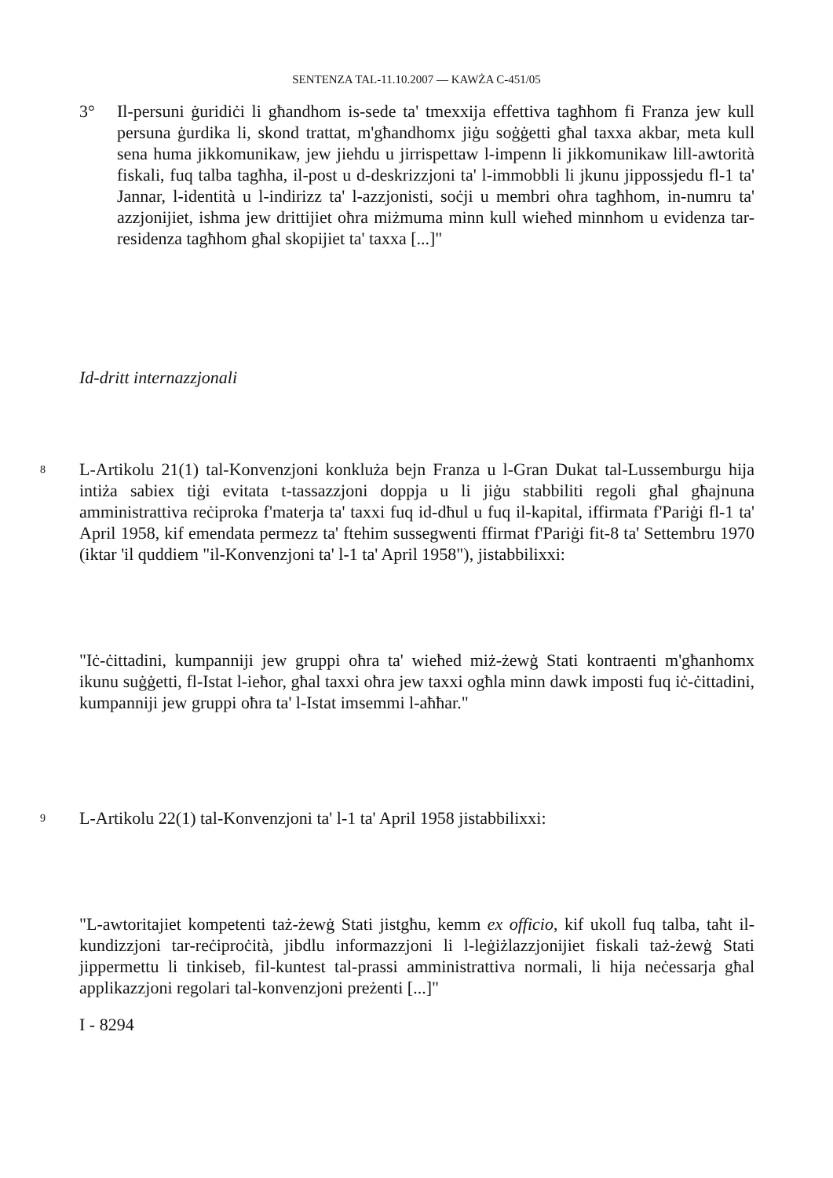SENTENZA TAL-11.10.2007 — KAWŻA C-451/05
3° Il-persuni ġuridiċi li għandhom is-sede ta' tmexxija effettiva tagħhom fi Franza jew kull persuna ġurdika li, skond trattat, m'għandhomx jiġu soġġetti għal taxxa akbar, meta kull sena huma jikkomunikaw, jew jiehdu u jirrispettaw l-impenn li jikkomunikaw lill-awtorità fiskali, fuq talba tagħha, il-post u d-deskrizzjoni ta' l-immobbli li jkunu jippossjedu fl-1 ta' Jannar, l-identità u l-indirizz ta' l-azzjonisti, soċji u membri oħra tagħhom, in-numru ta' azzjonijiet, ishma jew drittijiet oħra miżmuma minn kull wieħed minnhom u evidenza tar-residenza tagħhom għal skopijiet ta' taxxa [...]"
Id-dritt internazzjonali
8
L-Artikolu 21(1) tal-Konvenzjoni konkluża bejn Franza u l-Gran Dukat tal-Lussemburgu hija intiża sabiex tiġi evitata t-tassazzjoni doppja u li jiġu stabbiliti regoli għal għajnuna amministrattiva reċiproka f'materja ta' taxxi fuq id-dħul u fuq il-kapital, iffirmata f'Pariġi fl-1 ta' April 1958, kif emendata permezz ta' ftehim sussegwenti ffirmat f'Pariġi fit-8 ta' Settembru 1970 (iktar 'il quddiem "il-Konvenzjoni ta' l-1 ta' April 1958"), jistabbilixxi:
"Iċ-ċittadini, kumpanniji jew gruppi oħra ta' wieħed miż-żewġ Stati kontraenti m'għanhomx ikunu suġġetti, fl-Istat l-ieħor, għal taxxi oħra jew taxxi ogħla minn dawk imposti fuq iċ-ċittadini, kumpanniji jew gruppi oħra ta' l-Istat imsemmi l-aħħar."
9
L-Artikolu 22(1) tal-Konvenzjoni ta' l-1 ta' April 1958 jistabbilixxi:
"L-awtoritajiet kompetenti taż-żewġ Stati jistgħu, kemm ex officio, kif ukoll fuq talba, taħt il-kundizzjoni tar-reċiproċità, jibdlu informazzjoni li l-leġiżlazzjonijiet fiskali taż-żewġ Stati jippermettu li tinkiseb, fil-kuntest tal-prassi amministrattiva normali, li hija neċessarja għal applikazzjoni regolari tal-konvenzjoni preżenti [...]"
I - 8294